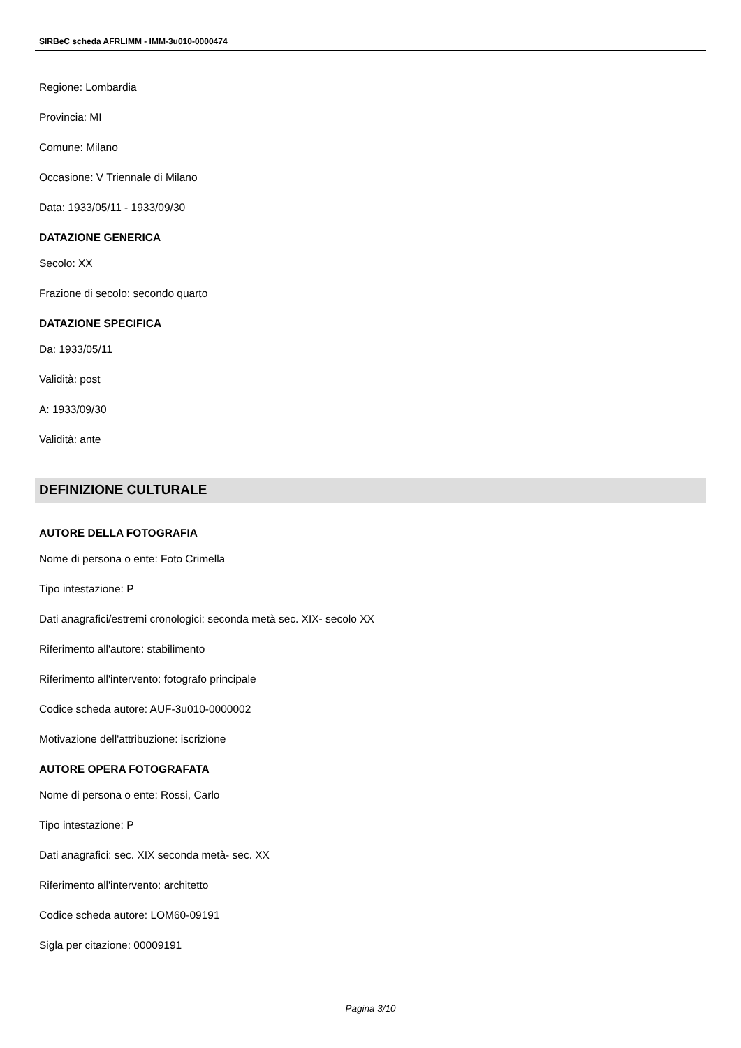SIRBeC scheda AFRLIMM - IMM-3u010-0000474
Regione: Lombardia
Provincia: MI
Comune: Milano
Occasione: V Triennale di Milano
Data: 1933/05/11 - 1933/09/30
DATAZIONE GENERICA
Secolo: XX
Frazione di secolo: secondo quarto
DATAZIONE SPECIFICA
Da: 1933/05/11
Validità: post
A: 1933/09/30
Validità: ante
DEFINIZIONE CULTURALE
AUTORE DELLA FOTOGRAFIA
Nome di persona o ente: Foto Crimella
Tipo intestazione: P
Dati anagrafici/estremi cronologici: seconda metà sec. XIX- secolo XX
Riferimento all'autore: stabilimento
Riferimento all'intervento: fotografo principale
Codice scheda autore: AUF-3u010-0000002
Motivazione dell'attribuzione: iscrizione
AUTORE OPERA FOTOGRAFATA
Nome di persona o ente: Rossi, Carlo
Tipo intestazione: P
Dati anagrafici: sec. XIX seconda metà- sec. XX
Riferimento all'intervento: architetto
Codice scheda autore: LOM60-09191
Sigla per citazione: 00009191
Pagina 3/10